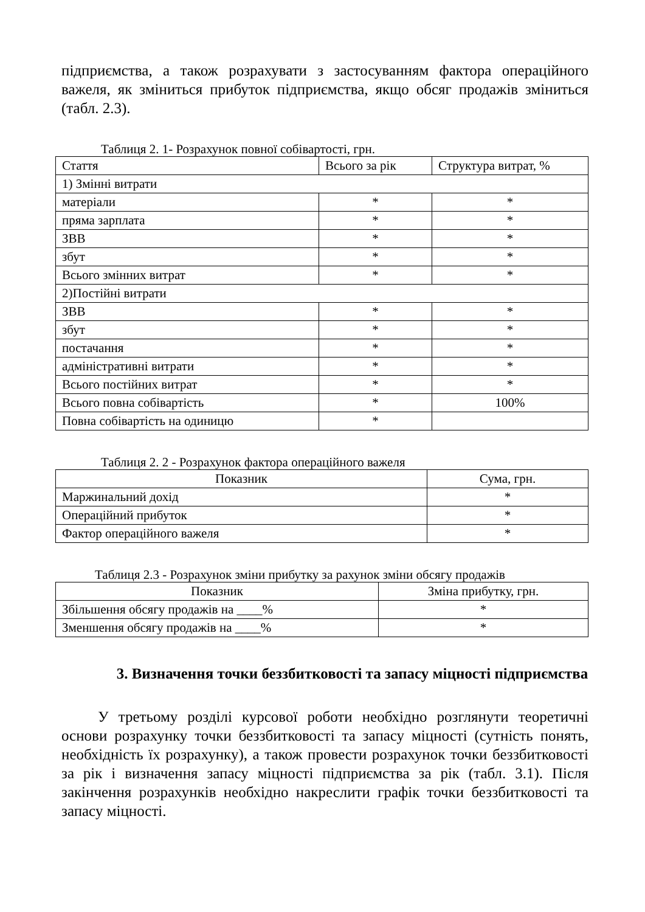підприємства, а також розрахувати з застосуванням фактора операційного важеля, як зміниться прибуток підприємства, якщо обсяг продажів зміниться (табл. 2.3).
Таблиця 2. 1- Розрахунок повної собівартості, грн.
| Стаття | Всього за рік | Структура витрат, % |
| 1) Змінні витрати | | |
| матеріали | * | * |
| пряма зарплата | * | * |
| ЗВВ | * | * |
| збут | * | * |
| Всього змінних витрат | * | * |
| 2)Постійні витрати | | |
| ЗВВ | * | * |
| збут | * | * |
| постачання | * | * |
| адміністративні витрати | * | * |
| Всього постійних витрат | * | * |
| Всього повна собівартість | * | 100% |
| Повна собівартість на одиницю | * | |
Таблиця 2. 2 - Розрахунок фактора операційного важеля
| Показник | Сума, грн. |
| --- | --- |
| Маржинальний дохід | * |
| Операційний прибуток | * |
| Фактор операційного важеля | * |
Таблиця 2.3 - Розрахунок зміни прибутку за рахунок зміни обсягу продажів
| Показник | Зміна прибутку, грн. |
| --- | --- |
| Збільшення обсягу продажів на ____% | * |
| Зменшення обсягу продажів на ____% | * |
3. Визначення точки беззбитковості та запасу міцності підприємства
У третьому розділі курсової роботи необхідно розглянути теоретичні основи розрахунку точки беззбитковості та запасу міцності (сутність понять, необхідність їх розрахунку), а також провести розрахунок точки беззбитковості за рік і визначення запасу міцності підприємства за рік (табл. 3.1). Після закінчення розрахунків необхідно накреслити графік точки беззбитковості та запасу міцності.